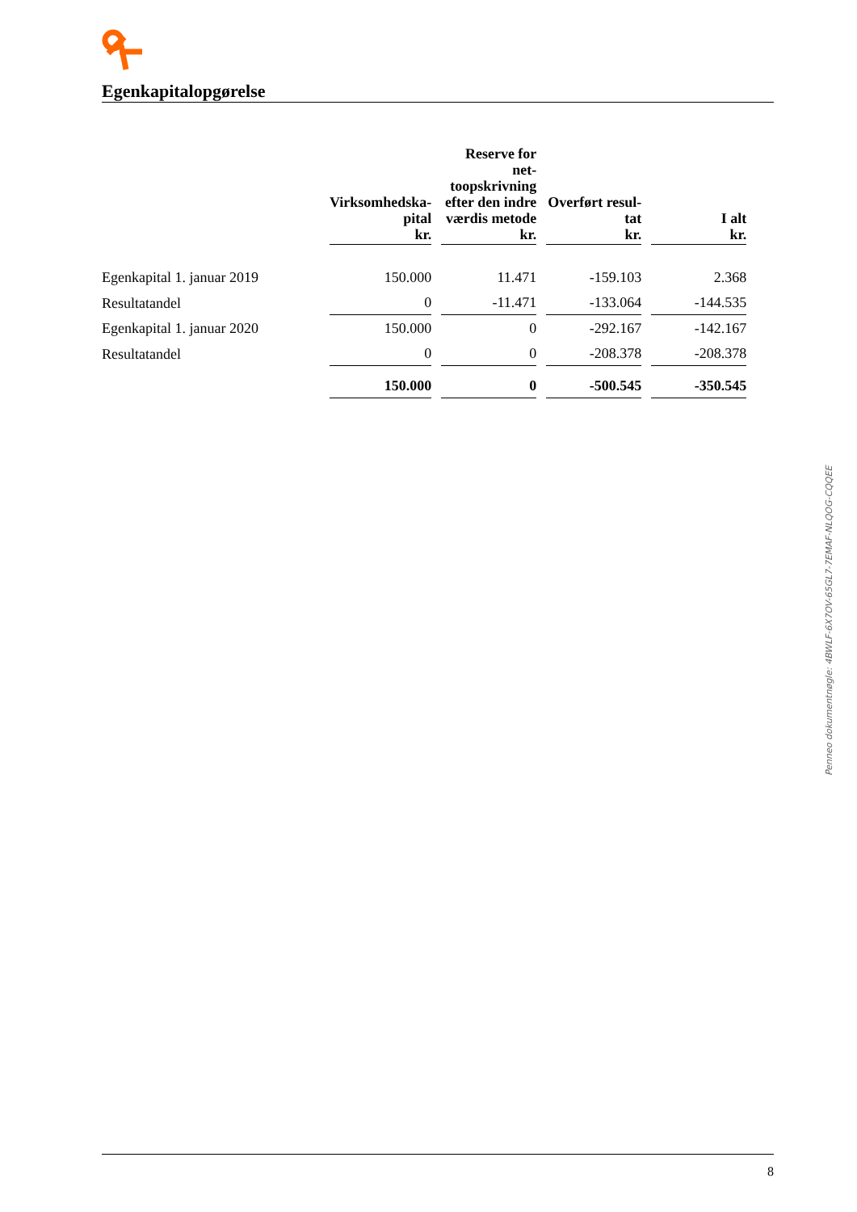Egenkapitalopgørelse
| | Virksomhedska- pital kr. | Reserve for net- toopskrivning efter den indre værdis metode kr. | Overført resul- tat kr. | I alt kr. |
| --- | --- | --- | --- | --- |
| Egenkapital 1. januar 2019 | 150.000 | 11.471 | -159.103 | 2.368 |
| Resultatandel | 0 | -11.471 | -133.064 | -144.535 |
| Egenkapital 1. januar 2020 | 150.000 | 0 | -292.167 | -142.167 |
| Resultatandel | 0 | 0 | -208.378 | -208.378 |
| | 150.000 | 0 | -500.545 | -350.545 |
Penneo dokumentnøgle: 4BWLF-6X7OV-65GL7-7EMAF-NLQOG-CQQEE
8